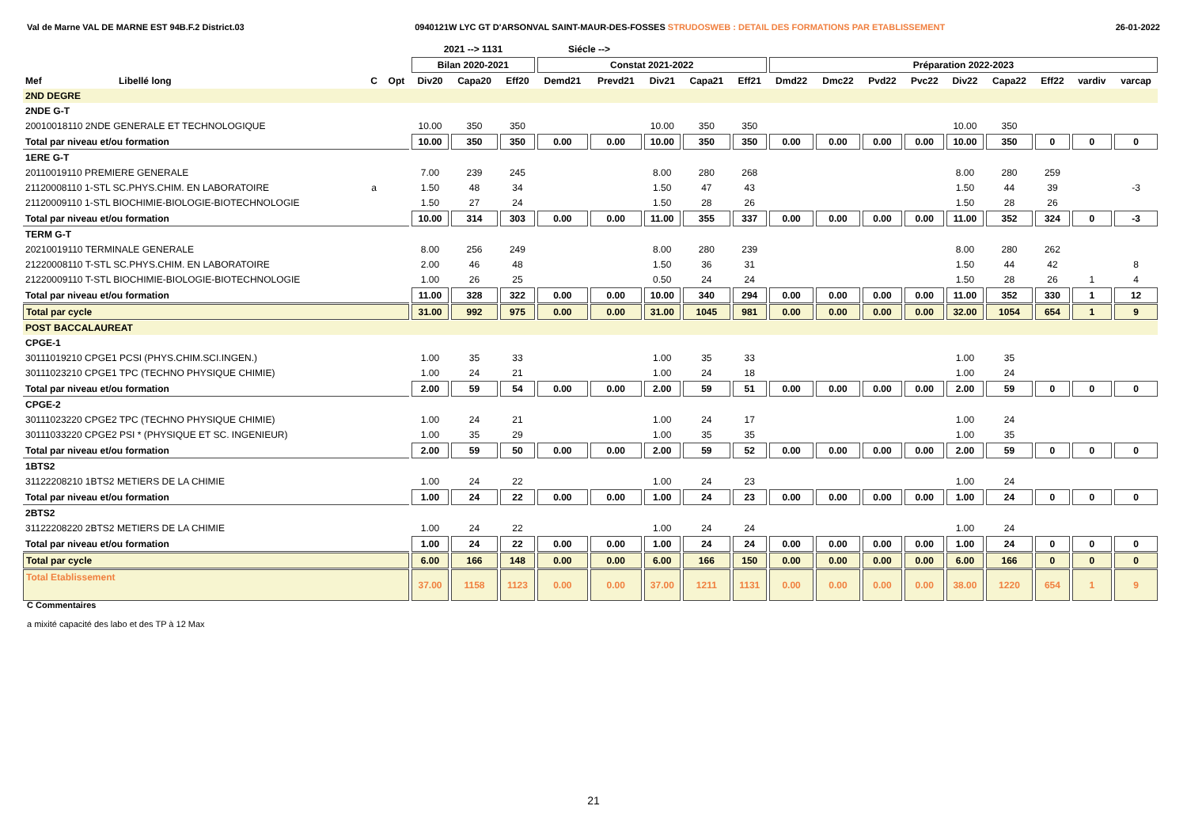Val de Marne VAL DE MARNE EST 94B.F.2 District.03 0940121W LYC GT D'ARSONVAL SAINT-MAUR-DES-FOSSES STRUDOSWEB : DETAIL DES FORMATIONS PAR ETABLISSEMENT 26-01-2022
| | | | | 2021 --> 1131 | | | Siécle --> | | | | | | | | | | | | | |
| --- | --- | --- | --- | --- | --- | --- | --- | --- | --- | --- | --- | --- | --- | --- | --- | --- | --- | --- | --- | --- |
| | | | | Bilan 2020-2021 | | | Constat 2021-2022 | | | | | Préparation 2022-2023 | | | | | | | | |
| Mef | Libellé long | C | Opt | Div20 | Capa20 | Eff20 | Demd21 | Prevd21 | Div21 | Capa21 | Eff21 | Dmd22 | Dmc22 | Pvd22 | Pvc22 | Div22 | Capa22 | Eff22 | vardiv | varcap |
| 2ND DEGRE | | | | | | | | | | | | | | | | | | | | |
| 2NDE G-T | | | | | | | | | | | | | | | | | | | | |
| 20010018110 2NDE GENERALE ET TECHNOLOGIQUE | | | | 10.00 | 350 | 350 | | | 10.00 | 350 | 350 | | | | | 10.00 | 350 | | | |
| Total par niveau et/ou formation | | | | 10.00 | 350 | 350 | 0.00 | 0.00 | 10.00 | 350 | 350 | 0.00 | 0.00 | 0.00 | 0.00 | 10.00 | 350 | 0 | 0 | 0 |
| 1ERE G-T | | | | | | | | | | | | | | | | | | | | |
| 20110019110 PREMIERE GENERALE | | | | 7.00 | 239 | 245 | | | 8.00 | 280 | 268 | | | | | 8.00 | 280 | 259 | | |
| 21120008110 1-STL SC.PHYS.CHIM. EN LABORATOIRE | | a | | 1.50 | 48 | 34 | | | 1.50 | 47 | 43 | | | | | 1.50 | 44 | 39 | | -3 |
| 21120009110 1-STL BIOCHIMIE-BIOLOGIE-BIOTECHNOLOGIE | | | | 1.50 | 27 | 24 | | | 1.50 | 28 | 26 | | | | | 1.50 | 28 | 26 | | |
| Total par niveau et/ou formation | | | | 10.00 | 314 | 303 | 0.00 | 0.00 | 11.00 | 355 | 337 | 0.00 | 0.00 | 0.00 | 0.00 | 11.00 | 352 | 324 | 0 | -3 |
| TERM G-T | | | | | | | | | | | | | | | | | | | | |
| 20210019110 TERMINALE GENERALE | | | | 8.00 | 256 | 249 | | | 8.00 | 280 | 239 | | | | | 8.00 | 280 | 262 | | |
| 21220008110 T-STL SC.PHYS.CHIM. EN LABORATOIRE | | | | 2.00 | 46 | 48 | | | 1.50 | 36 | 31 | | | | | 1.50 | 44 | 42 | | 8 |
| 21220009110 T-STL BIOCHIMIE-BIOLOGIE-BIOTECHNOLOGIE | | | | 1.00 | 26 | 25 | | | 0.50 | 24 | 24 | | | | | 1.50 | 28 | 26 | 1 | 4 |
| Total par niveau et/ou formation | | | | 11.00 | 328 | 322 | 0.00 | 0.00 | 10.00 | 340 | 294 | 0.00 | 0.00 | 0.00 | 0.00 | 11.00 | 352 | 330 | 1 | 12 |
| Total par cycle | | | | 31.00 | 992 | 975 | 0.00 | 0.00 | 31.00 | 1045 | 981 | 0.00 | 0.00 | 0.00 | 0.00 | 32.00 | 1054 | 654 | 1 | 9 |
| POST BACCALAUREAT | | | | | | | | | | | | | | | | | | | | |
| CPGE-1 | | | | | | | | | | | | | | | | | | | | |
| 30111019210 CPGE1 PCSI (PHYS.CHIM.SCI.INGEN.) | | | | 1.00 | 35 | 33 | | | 1.00 | 35 | 33 | | | | | 1.00 | 35 | | | |
| 30111023210 CPGE1 TPC (TECHNO PHYSIQUE CHIMIE) | | | | 1.00 | 24 | 21 | | | 1.00 | 24 | 18 | | | | | 1.00 | 24 | | | |
| Total par niveau et/ou formation | | | | 2.00 | 59 | 54 | 0.00 | 0.00 | 2.00 | 59 | 51 | 0.00 | 0.00 | 0.00 | 0.00 | 2.00 | 59 | 0 | 0 | 0 |
| CPGE-2 | | | | | | | | | | | | | | | | | | | | |
| 30111023220 CPGE2 TPC (TECHNO PHYSIQUE CHIMIE) | | | | 1.00 | 24 | 21 | | | 1.00 | 24 | 17 | | | | | 1.00 | 24 | | | |
| 30111033220 CPGE2 PSI * (PHYSIQUE ET SC. INGENIEUR) | | | | 1.00 | 35 | 29 | | | 1.00 | 35 | 35 | | | | | 1.00 | 35 | | | |
| Total par niveau et/ou formation | | | | 2.00 | 59 | 50 | 0.00 | 0.00 | 2.00 | 59 | 52 | 0.00 | 0.00 | 0.00 | 0.00 | 2.00 | 59 | 0 | 0 | 0 |
| 1BTS2 | | | | | | | | | | | | | | | | | | | | |
| 31122208210 1BTS2 METIERS DE LA CHIMIE | | | | 1.00 | 24 | 22 | | | 1.00 | 24 | 23 | | | | | 1.00 | 24 | | | |
| Total par niveau et/ou formation | | | | 1.00 | 24 | 22 | 0.00 | 0.00 | 1.00 | 24 | 23 | 0.00 | 0.00 | 0.00 | 0.00 | 1.00 | 24 | 0 | 0 | 0 |
| 2BTS2 | | | | | | | | | | | | | | | | | | | | |
| 31122208220 2BTS2 METIERS DE LA CHIMIE | | | | 1.00 | 24 | 22 | | | 1.00 | 24 | 24 | | | | | 1.00 | 24 | | | |
| Total par niveau et/ou formation | | | | 1.00 | 24 | 22 | 0.00 | 0.00 | 1.00 | 24 | 24 | 0.00 | 0.00 | 0.00 | 0.00 | 1.00 | 24 | 0 | 0 | 0 |
| Total par cycle | | | | 6.00 | 166 | 148 | 0.00 | 0.00 | 6.00 | 166 | 150 | 0.00 | 0.00 | 0.00 | 0.00 | 6.00 | 166 | 0 | 0 | 0 |
| Total Etablissement | | | | 37.00 | 1158 | 1123 | 0.00 | 0.00 | 37.00 | 1211 | 1131 | 0.00 | 0.00 | 0.00 | 0.00 | 38.00 | 1220 | 654 | 1 | 9 |
C Commentaires
a mixité capacité des labo et des TP à 12 Max
21